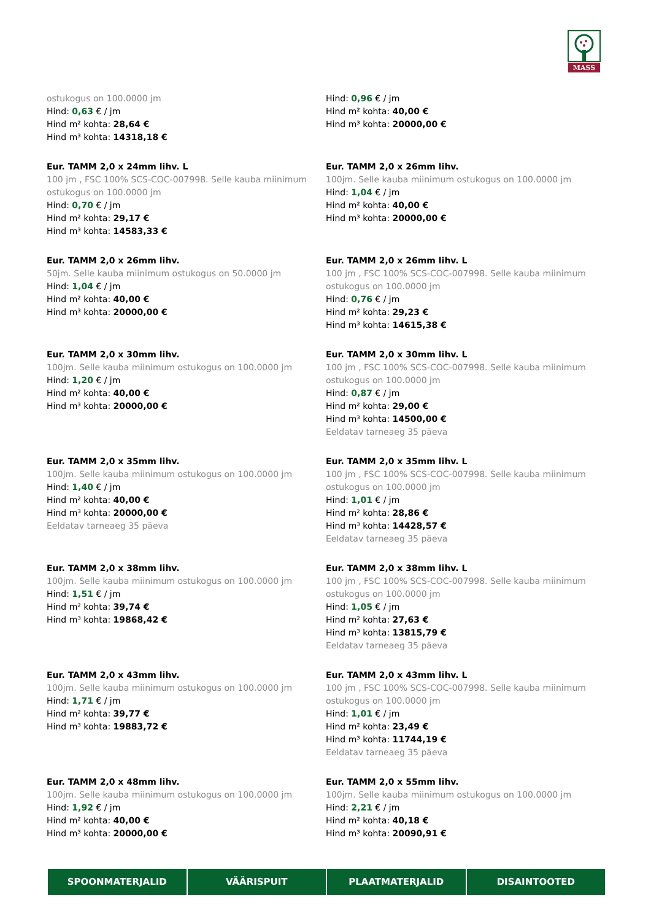MASS
ostukogus on 100.0000 jm
Hind: 0,63 € / jm
Hind m² kohta: 28,64 €
Hind m³ kohta: 14318,18 €
Hind: 0,96 € / jm
Hind m² kohta: 40,00 €
Hind m³ kohta: 20000,00 €
Eur. TAMM 2,0 x 24mm lihv. L
100 jm , FSC 100% SCS-COC-007998. Selle kauba miinimum ostukogus on 100.0000 jm
Hind: 0,70 € / jm
Hind m² kohta: 29,17 €
Hind m³ kohta: 14583,33 €
Eur. TAMM 2,0 x 26mm lihv.
100jm. Selle kauba miinimum ostukogus on 100.0000 jm
Hind: 1,04 € / jm
Hind m² kohta: 40,00 €
Hind m³ kohta: 20000,00 €
Eur. TAMM 2,0 x 26mm lihv.
50jm. Selle kauba miinimum ostukogus on 50.0000 jm
Hind: 1,04 € / jm
Hind m² kohta: 40,00 €
Hind m³ kohta: 20000,00 €
Eur. TAMM 2,0 x 26mm lihv. L
100 jm , FSC 100% SCS-COC-007998. Selle kauba miinimum ostukogus on 100.0000 jm
Hind: 0,76 € / jm
Hind m² kohta: 29,23 €
Hind m³ kohta: 14615,38 €
Eur. TAMM 2,0 x 30mm lihv.
100jm. Selle kauba miinimum ostukogus on 100.0000 jm
Hind: 1,20 € / jm
Hind m² kohta: 40,00 €
Hind m³ kohta: 20000,00 €
Eur. TAMM 2,0 x 30mm lihv. L
100 jm , FSC 100% SCS-COC-007998. Selle kauba miinimum ostukogus on 100.0000 jm
Hind: 0,87 € / jm
Hind m² kohta: 29,00 €
Hind m³ kohta: 14500,00 €
Eeldatav tarneaeg 35 päeva
Eur. TAMM 2,0 x 35mm lihv.
100jm. Selle kauba miinimum ostukogus on 100.0000 jm
Hind: 1,40 € / jm
Hind m² kohta: 40,00 €
Hind m³ kohta: 20000,00 €
Eeldatav tarneaeg 35 päeva
Eur. TAMM 2,0 x 35mm lihv. L
100 jm , FSC 100% SCS-COC-007998. Selle kauba miinimum ostukogus on 100.0000 jm
Hind: 1,01 € / jm
Hind m² kohta: 28,86 €
Hind m³ kohta: 14428,57 €
Eeldatav tarneaeg 35 päeva
Eur. TAMM 2,0 x 38mm lihv.
100jm. Selle kauba miinimum ostukogus on 100.0000 jm
Hind: 1,51 € / jm
Hind m² kohta: 39,74 €
Hind m³ kohta: 19868,42 €
Eur. TAMM 2,0 x 38mm lihv. L
100 jm , FSC 100% SCS-COC-007998. Selle kauba miinimum ostukogus on 100.0000 jm
Hind: 1,05 € / jm
Hind m² kohta: 27,63 €
Hind m³ kohta: 13815,79 €
Eeldatav tarneaeg 35 päeva
Eur. TAMM 2,0 x 43mm lihv.
100jm. Selle kauba miinimum ostukogus on 100.0000 jm
Hind: 1,71 € / jm
Hind m² kohta: 39,77 €
Hind m³ kohta: 19883,72 €
Eur. TAMM 2,0 x 43mm lihv. L
100 jm , FSC 100% SCS-COC-007998. Selle kauba miinimum ostukogus on 100.0000 jm
Hind: 1,01 € / jm
Hind m² kohta: 23,49 €
Hind m³ kohta: 11744,19 €
Eeldatav tarneaeg 35 päeva
Eur. TAMM 2,0 x 48mm lihv.
100jm. Selle kauba miinimum ostukogus on 100.0000 jm
Hind: 1,92 € / jm
Hind m² kohta: 40,00 €
Hind m³ kohta: 20000,00 €
Eur. TAMM 2,0 x 55mm lihv.
100jm. Selle kauba miinimum ostukogus on 100.0000 jm
Hind: 2,21 € / jm
Hind m² kohta: 40,18 €
Hind m³ kohta: 20090,91 €
SPOONMATERJALID VÄÄRISPUIT PLAATMATERJALID DISAINTOOTED